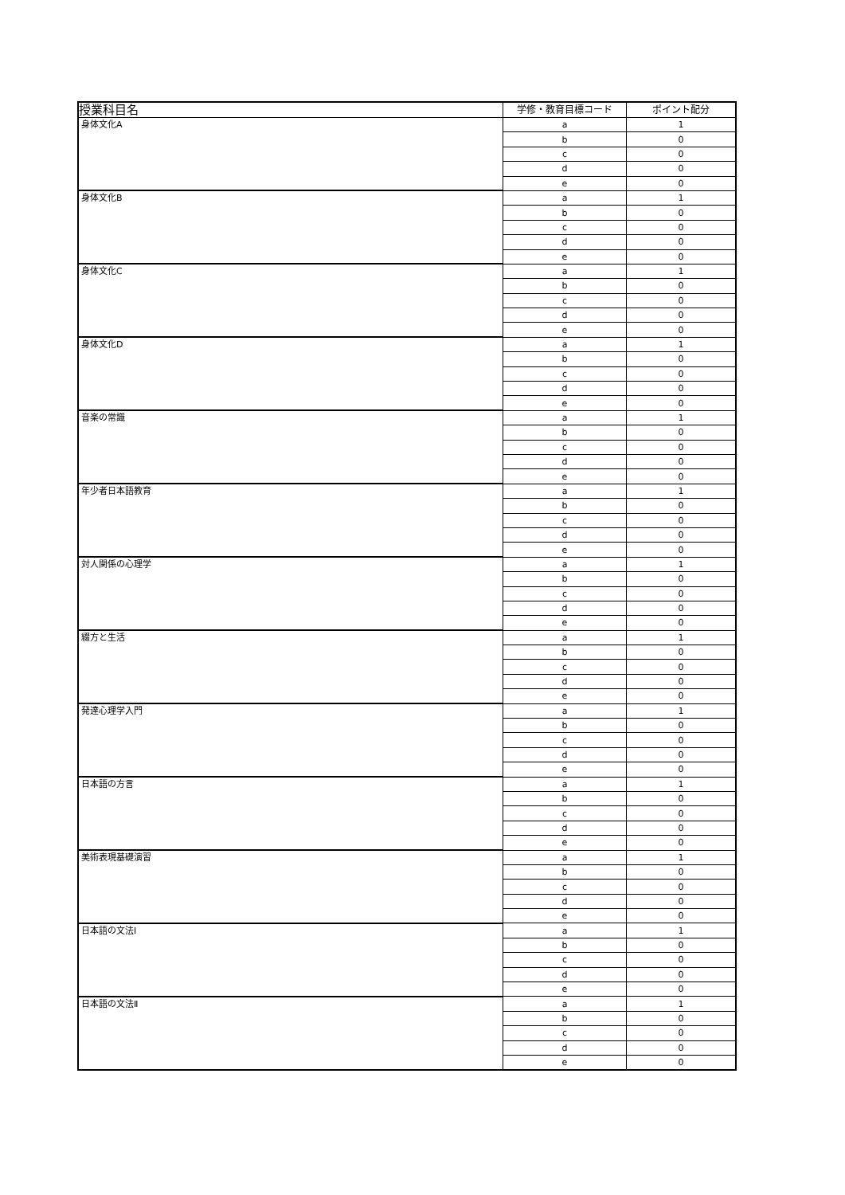| 授業科目名 | 学修・教育目標コード | ポイント配分 |
| --- | --- | --- |
| 身体文化A | a | 1 |
| | b | 0 |
| | c | 0 |
| | d | 0 |
| | e | 0 |
| 身体文化B | a | 1 |
| | b | 0 |
| | c | 0 |
| | d | 0 |
| | e | 0 |
| 身体文化C | a | 1 |
| | b | 0 |
| | c | 0 |
| | d | 0 |
| | e | 0 |
| 身体文化D | a | 1 |
| | b | 0 |
| | c | 0 |
| | d | 0 |
| | e | 0 |
| 音楽の常識 | a | 1 |
| | b | 0 |
| | c | 0 |
| | d | 0 |
| | e | 0 |
| 年少者日本語教育 | a | 1 |
| | b | 0 |
| | c | 0 |
| | d | 0 |
| | e | 0 |
| 対人関係の心理学 | a | 1 |
| | b | 0 |
| | c | 0 |
| | d | 0 |
| | e | 0 |
| 綴方と生活 | a | 1 |
| | b | 0 |
| | c | 0 |
| | d | 0 |
| | e | 0 |
| 発達心理学入門 | a | 1 |
| | b | 0 |
| | c | 0 |
| | d | 0 |
| | e | 0 |
| 日本語の方言 | a | 1 |
| | b | 0 |
| | c | 0 |
| | d | 0 |
| | e | 0 |
| 美術表現基礎演習 | a | 1 |
| | b | 0 |
| | c | 0 |
| | d | 0 |
| | e | 0 |
| 日本語の文法Ⅰ | a | 1 |
| | b | 0 |
| | c | 0 |
| | d | 0 |
| | e | 0 |
| 日本語の文法Ⅱ | a | 1 |
| | b | 0 |
| | c | 0 |
| | d | 0 |
| | e | 0 |